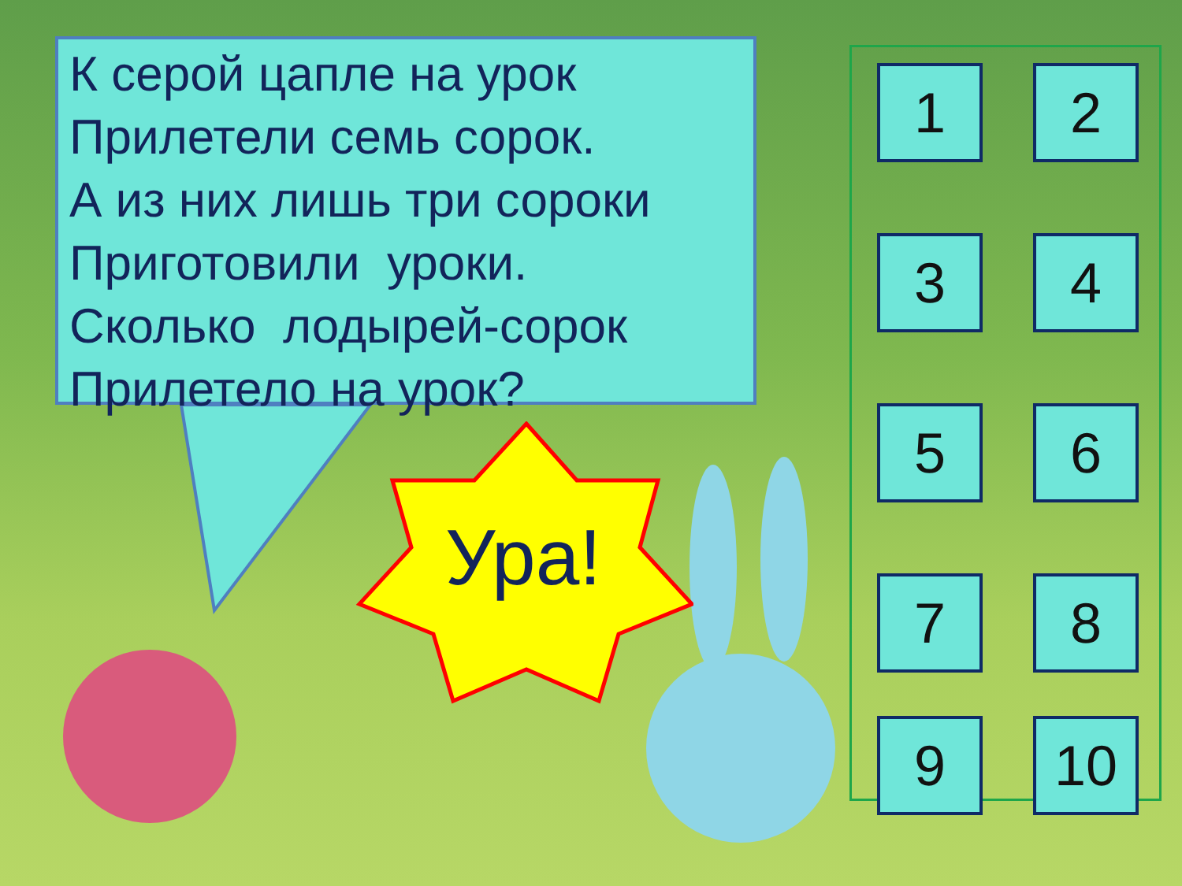К серой цапле на урок
Прилетели семь сорок.
А из них лишь три сороки
Приготовили уроки.
Сколько лодырей-сорок
Прилетело на урок?
Ура!
1
2
3
4
5
6
7
8
9
10